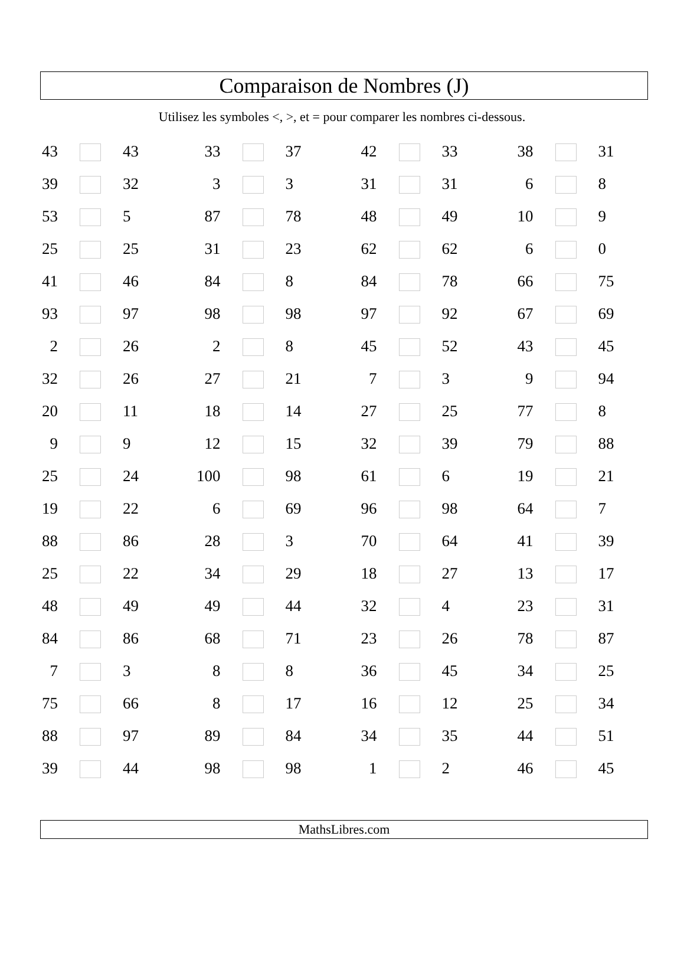Comparaison de Nombres (J)
Utilisez les symboles <, >, et = pour comparer les nombres ci-dessous.
| 43 | | 43 | 33 | | 37 | 42 | | 33 | 38 | | 31 |
| 39 | | 32 | 3 | | 3 | 31 | | 31 | 6 | | 8 |
| 53 | | 5 | 87 | | 78 | 48 | | 49 | 10 | | 9 |
| 25 | | 25 | 31 | | 23 | 62 | | 62 | 6 | | 0 |
| 41 | | 46 | 84 | | 8 | 84 | | 78 | 66 | | 75 |
| 93 | | 97 | 98 | | 98 | 97 | | 92 | 67 | | 69 |
| 2 | | 26 | 2 | | 8 | 45 | | 52 | 43 | | 45 |
| 32 | | 26 | 27 | | 21 | 7 | | 3 | 9 | | 94 |
| 20 | | 11 | 18 | | 14 | 27 | | 25 | 77 | | 8 |
| 9 | | 9 | 12 | | 15 | 32 | | 39 | 79 | | 88 |
| 25 | | 24 | 100 | | 98 | 61 | | 6 | 19 | | 21 |
| 19 | | 22 | 6 | | 69 | 96 | | 98 | 64 | | 7 |
| 88 | | 86 | 28 | | 3 | 70 | | 64 | 41 | | 39 |
| 25 | | 22 | 34 | | 29 | 18 | | 27 | 13 | | 17 |
| 48 | | 49 | 49 | | 44 | 32 | | 4 | 23 | | 31 |
| 84 | | 86 | 68 | | 71 | 23 | | 26 | 78 | | 87 |
| 7 | | 3 | 8 | | 8 | 36 | | 45 | 34 | | 25 |
| 75 | | 66 | 8 | | 17 | 16 | | 12 | 25 | | 34 |
| 88 | | 97 | 89 | | 84 | 34 | | 35 | 44 | | 51 |
| 39 | | 44 | 98 | | 98 | 1 | | 2 | 46 | | 45 |
MathsLibres.com